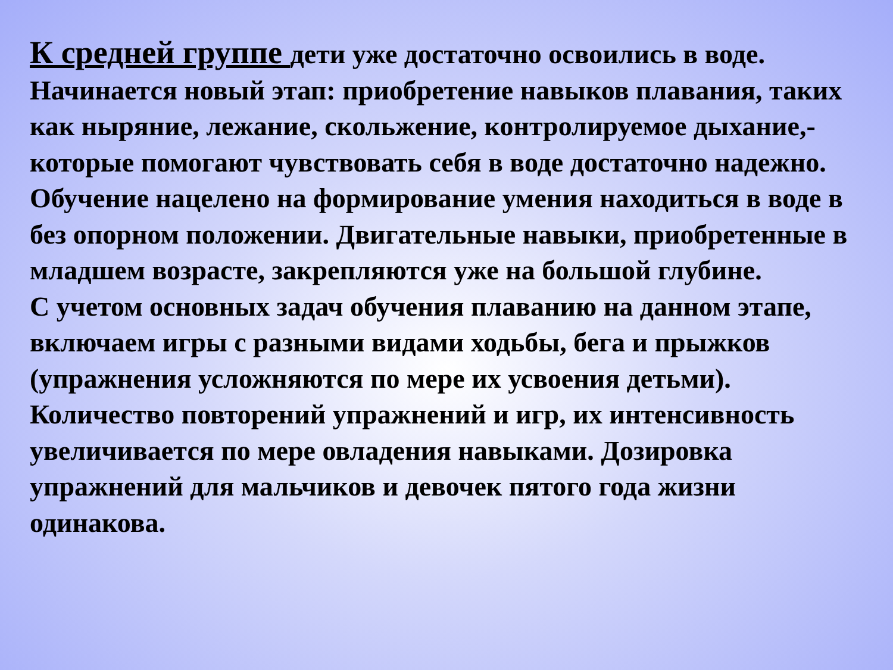К средней группе дети уже достаточно освоились в воде. Начинается новый этап: приобретение навыков плавания, таких как ныряние, лежание, скольжение, контролируемое дыхание,- которые помогают чувствовать себя в воде достаточно надежно.
Обучение нацелено на формирование умения находиться в воде в без опорном положении. Двигательные навыки, приобретенные в младшем возрасте, закрепляются уже на большой глубине.
С учетом основных задач обучения плаванию на данном этапе, включаем игры с разными видами ходьбы, бега и прыжков (упражнения усложняются по мере их усвоения детьми). Количество повторений упражнений и игр, их интенсивность увеличивается по мере овладения навыками. Дозировка упражнений для мальчиков и девочек пятого года жизни одинакова.